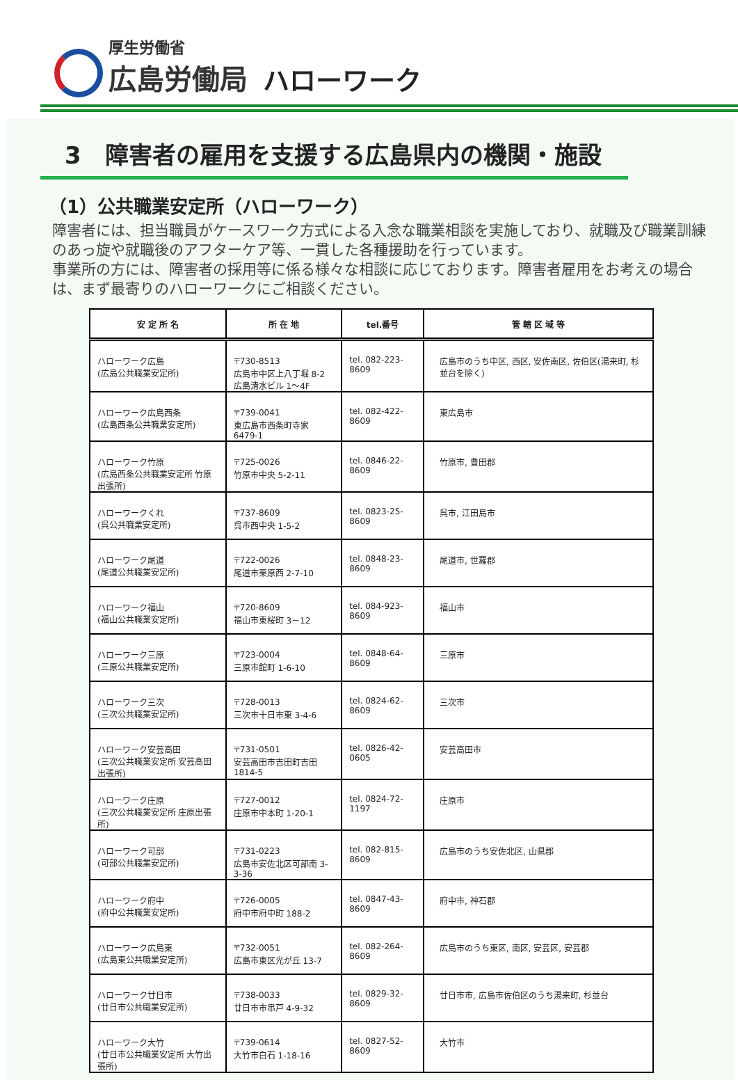厚生労働省
広島労働局
ハローワーク
3　障害者の雇用を支援する広島県内の機関・施設
（1）公共職業安定所（ハローワーク）
障害者には、担当職員がケースワーク方式による入念な職業相談を実施しており、就職及び職業訓練のあっ旋や就職後のアフターケア等、一貫した各種援助を行っています。
事業所の方には、障害者の採用等に係る様々な相談に応じております。障害者雇用をお考えの場合は、まず最寄りのハローワークにご相談ください。
| 安 定 所 名 | 所 在 地 | tel.番号 | 管 轄 区 域 等 |
| --- | --- | --- | --- |
| ハローワーク広島 (広島公共職業安定所) | 〒730-8513 広島市中区上八丁堀 8-2 広島清水ビル 1～4F | tel. 082-223-8609 | 広島市のうち中区, 西区, 安佐南区, 佐伯区(湯来町, 杉並台を除く) |
| ハローワーク広島西条 (広島西条公共職業安定所) | 〒739-0041 東広島市西条町寺家 6479-1 | tel. 082-422-8609 | 東広島市 |
| ハローワーク竹原 (広島西条公共職業安定所 竹原出張所) | 〒725-0026 竹原市中央 5-2-11 | tel. 0846-22-8609 | 竹原市, 豊田郡 |
| ハローワークくれ (呉公共職業安定所) | 〒737-8609 呉市西中央 1-5-2 | tel. 0823-25-8609 | 呉市, 江田島市 |
| ハローワーク尾道 (尾道公共職業安定所) | 〒722-0026 尾道市栗原西 2-7-10 | tel. 0848-23-8609 | 尾道市, 世羅郡 |
| ハローワーク福山 (福山公共職業安定所) | 〒720-8609 福山市東桜町 3－12 | tel. 084-923-8609 | 福山市 |
| ハローワーク三原 (三原公共職業安定所) | 〒723-0004 三原市館町 1-6-10 | tel. 0848-64-8609 | 三原市 |
| ハローワーク三次 (三次公共職業安定所) | 〒728-0013 三次市十日市東 3-4-6 | tel. 0824-62-8609 | 三次市 |
| ハローワーク安芸高田 (三次公共職業安定所 安芸高田出張所) | 〒731-0501 安芸高田市吉田町吉田 1814-5 | tel. 0826-42-0605 | 安芸高田市 |
| ハローワーク庄原 (三次公共職業安定所 庄原出張所) | 〒727-0012 庄原市中本町 1-20-1 | tel. 0824-72-1197 | 庄原市 |
| ハローワーク可部 (可部公共職業安定所) | 〒731-0223 広島市安佐北区可部南 3-3-36 | tel. 082-815-8609 | 広島市のうち安佐北区, 山県郡 |
| ハローワーク府中 (府中公共職業安定所) | 〒726-0005 府中市府中町 188-2 | tel. 0847-43-8609 | 府中市, 神石郡 |
| ハローワーク広島東 (広島東公共職業安定所) | 〒732-0051 広島市東区光が丘 13-7 | tel. 082-264-8609 | 広島市のうち東区, 南区, 安芸区, 安芸郡 |
| ハローワーク廿日市 (廿日市公共職業安定所) | 〒738-0033 廿日市市串戸 4-9-32 | tel. 0829-32-8609 | 廿日市市, 広島市佐伯区のうち湯来町, 杉並台 |
| ハローワーク大竹 (廿日市公共職業安定所 大竹出張所) | 〒739-0614 大竹市白石 1-18-16 | tel. 0827-52-8609 | 大竹市 |